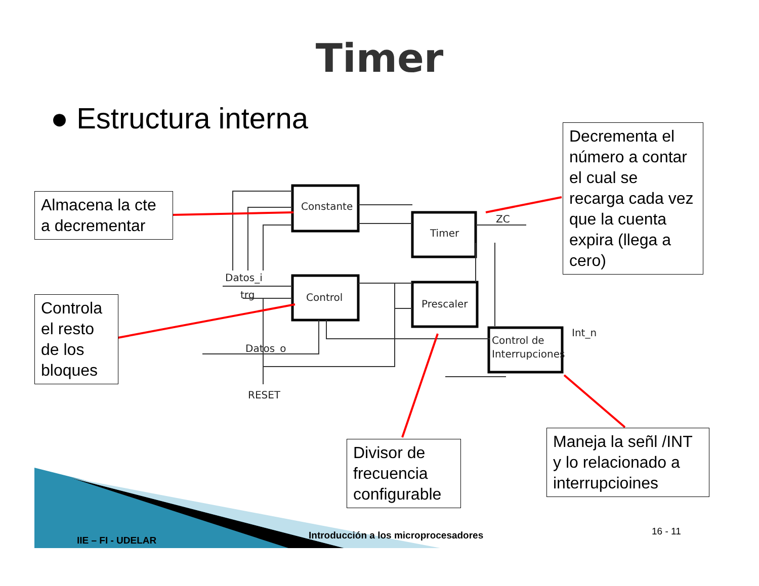Constante
Timer
Control
Prescaler
Control de
Interrupciones
Datos_i
trg
Datos_o
RESET
ZC
Int_n
Timer
● Estructura interna
Almacena la cte a decrementar
Controla el resto de los bloques
Decrementa el número a contar el cual se recarga cada vez que la cuenta expira (llega a cero)
Divisor de frecuencia configurable
Maneja la señl /INT y lo relacionado a interrupcioines
IIE – FI - UDELAR
Introducción a los microprocesadores
16 - 11